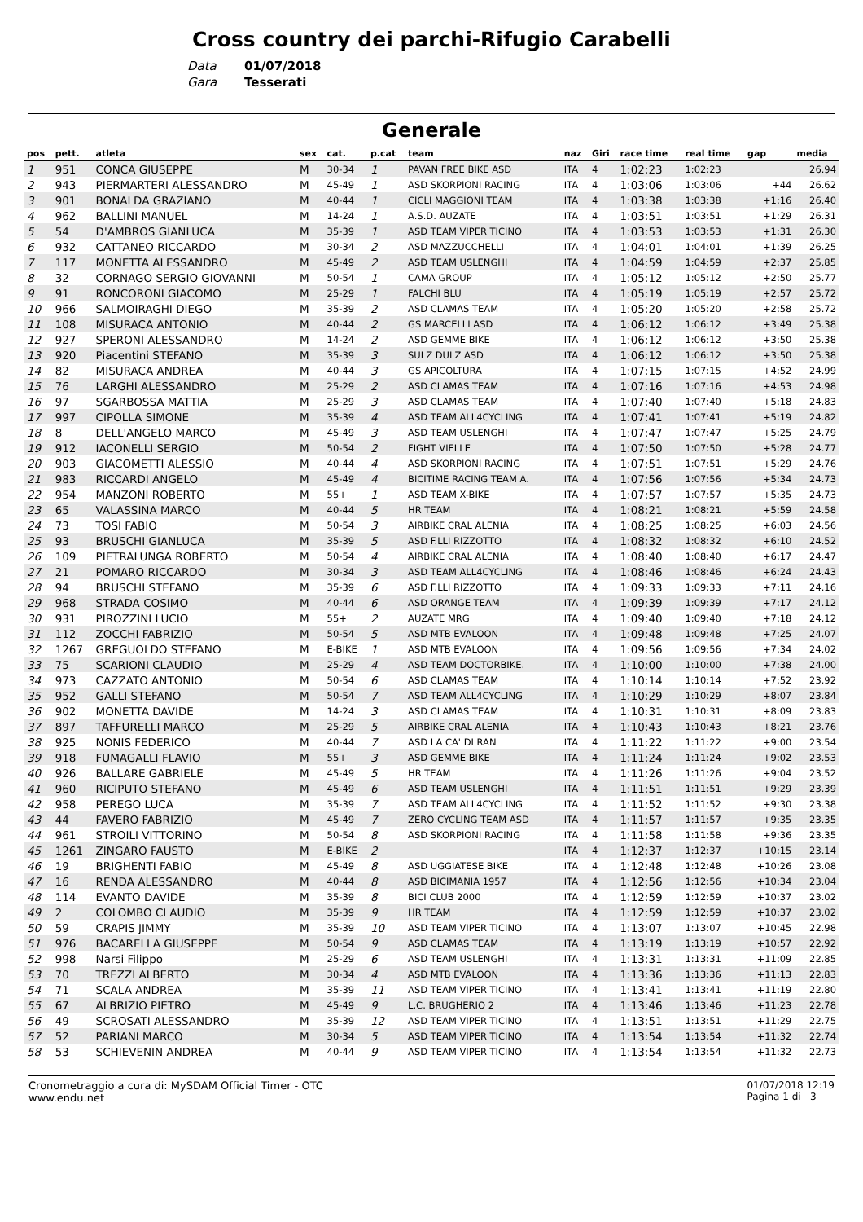Cross country dei parchi-Rifugio Carabelli
Data 01/07/2018
Gara Tesserati
Generale
| pos | pett. | atleta | sex | cat. | p.cat | team | naz | Giri | race time | real time | gap | media |
| --- | --- | --- | --- | --- | --- | --- | --- | --- | --- | --- | --- | --- |
| 1 | 951 | CONCA GIUSEPPE | M | 30-34 | 1 | PAVAN FREE BIKE ASD | ITA | 4 | 1:02:23 | 1:02:23 | | 26.94 |
| 2 | 943 | PIERMARTERI ALESSANDRO | M | 45-49 | 1 | ASD SKORPIONI RACING | ITA | 4 | 1:03:06 | 1:03:06 | +44 | 26.62 |
| 3 | 901 | BONALDA GRAZIANO | M | 40-44 | 1 | CICLI MAGGIONI TEAM | ITA | 4 | 1:03:38 | 1:03:38 | +1:16 | 26.40 |
| 4 | 962 | BALLINI MANUEL | M | 14-24 | 1 | A.S.D. AUZATE | ITA | 4 | 1:03:51 | 1:03:51 | +1:29 | 26.31 |
| 5 | 54 | D'AMBROS GIANLUCA | M | 35-39 | 1 | ASD TEAM VIPER TICINO | ITA | 4 | 1:03:53 | 1:03:53 | +1:31 | 26.30 |
| 6 | 932 | CATTANEO RICCARDO | M | 30-34 | 2 | ASD MAZZUCCHELLI | ITA | 4 | 1:04:01 | 1:04:01 | +1:39 | 26.25 |
| 7 | 117 | MONETTA ALESSANDRO | M | 45-49 | 2 | ASD TEAM USLENGHI | ITA | 4 | 1:04:59 | 1:04:59 | +2:37 | 25.85 |
| 8 | 32 | CORNAGO SERGIO GIOVANNI | M | 50-54 | 1 | CAMA GROUP | ITA | 4 | 1:05:12 | 1:05:12 | +2:50 | 25.77 |
| 9 | 91 | RONCORONI GIACOMO | M | 25-29 | 1 | FALCHI BLU | ITA | 4 | 1:05:19 | 1:05:19 | +2:57 | 25.72 |
| 10 | 966 | SALMOIRAGHI DIEGO | M | 35-39 | 2 | ASD CLAMAS TEAM | ITA | 4 | 1:05:20 | 1:05:20 | +2:58 | 25.72 |
| 11 | 108 | MISURACA ANTONIO | M | 40-44 | 2 | GS MARCELLI ASD | ITA | 4 | 1:06:12 | 1:06:12 | +3:49 | 25.38 |
| 12 | 927 | SPERONI ALESSANDRO | M | 14-24 | 2 | ASD GEMME BIKE | ITA | 4 | 1:06:12 | 1:06:12 | +3:50 | 25.38 |
| 13 | 920 | Piacentini STEFANO | M | 35-39 | 3 | SULZ DULZ ASD | ITA | 4 | 1:06:12 | 1:06:12 | +3:50 | 25.38 |
| 14 | 82 | MISURACA ANDREA | M | 40-44 | 3 | GS APICOLTURA | ITA | 4 | 1:07:15 | 1:07:15 | +4:52 | 24.99 |
| 15 | 76 | LARGHI ALESSANDRO | M | 25-29 | 2 | ASD CLAMAS TEAM | ITA | 4 | 1:07:16 | 1:07:16 | +4:53 | 24.98 |
| 16 | 97 | SGARBOSSA MATTIA | M | 25-29 | 3 | ASD CLAMAS TEAM | ITA | 4 | 1:07:40 | 1:07:40 | +5:18 | 24.83 |
| 17 | 997 | CIPOLLA SIMONE | M | 35-39 | 4 | ASD TEAM ALL4CYCLING | ITA | 4 | 1:07:41 | 1:07:41 | +5:19 | 24.82 |
| 18 | 8 | DELL'ANGELO MARCO | M | 45-49 | 3 | ASD TEAM USLENGHI | ITA | 4 | 1:07:47 | 1:07:47 | +5:25 | 24.79 |
| 19 | 912 | IACONELLI SERGIO | M | 50-54 | 2 | FIGHT VIELLE | ITA | 4 | 1:07:50 | 1:07:50 | +5:28 | 24.77 |
| 20 | 903 | GIACOMETTI ALESSIO | M | 40-44 | 4 | ASD SKORPIONI RACING | ITA | 4 | 1:07:51 | 1:07:51 | +5:29 | 24.76 |
| 21 | 983 | RICCARDI ANGELO | M | 45-49 | 4 | BICITIME RACING TEAM A. | ITA | 4 | 1:07:56 | 1:07:56 | +5:34 | 24.73 |
| 22 | 954 | MANZONI ROBERTO | M | 55+ | 1 | ASD TEAM X-BIKE | ITA | 4 | 1:07:57 | 1:07:57 | +5:35 | 24.73 |
| 23 | 65 | VALASSINA MARCO | M | 40-44 | 5 | HR TEAM | ITA | 4 | 1:08:21 | 1:08:21 | +5:59 | 24.58 |
| 24 | 73 | TOSI FABIO | M | 50-54 | 3 | AIRBIKE CRAL ALENIA | ITA | 4 | 1:08:25 | 1:08:25 | +6:03 | 24.56 |
| 25 | 93 | BRUSCHI GIANLUCA | M | 35-39 | 5 | ASD F.LLI RIZZOTTO | ITA | 4 | 1:08:32 | 1:08:32 | +6:10 | 24.52 |
| 26 | 109 | PIETRALUNGA ROBERTO | M | 50-54 | 4 | AIRBIKE CRAL ALENIA | ITA | 4 | 1:08:40 | 1:08:40 | +6:17 | 24.47 |
| 27 | 21 | POMARO RICCARDO | M | 30-34 | 3 | ASD TEAM ALL4CYCLING | ITA | 4 | 1:08:46 | 1:08:46 | +6:24 | 24.43 |
| 28 | 94 | BRUSCHI STEFANO | M | 35-39 | 6 | ASD F.LLI RIZZOTTO | ITA | 4 | 1:09:33 | 1:09:33 | +7:11 | 24.16 |
| 29 | 968 | STRADA COSIMO | M | 40-44 | 6 | ASD ORANGE TEAM | ITA | 4 | 1:09:39 | 1:09:39 | +7:17 | 24.12 |
| 30 | 931 | PIROZZINI LUCIO | M | 55+ | 2 | AUZATE MRG | ITA | 4 | 1:09:40 | 1:09:40 | +7:18 | 24.12 |
| 31 | 112 | ZOCCHI FABRIZIO | M | 50-54 | 5 | ASD MTB EVALOON | ITA | 4 | 1:09:48 | 1:09:48 | +7:25 | 24.07 |
| 32 | 1267 | GREGUOLDO STEFANO | M | E-BIKE | 1 | ASD MTB EVALOON | ITA | 4 | 1:09:56 | 1:09:56 | +7:34 | 24.02 |
| 33 | 75 | SCARIONI CLAUDIO | M | 25-29 | 4 | ASD TEAM DOCTORBIKE. | ITA | 4 | 1:10:00 | 1:10:00 | +7:38 | 24.00 |
| 34 | 973 | CAZZATO ANTONIO | M | 50-54 | 6 | ASD CLAMAS TEAM | ITA | 4 | 1:10:14 | 1:10:14 | +7:52 | 23.92 |
| 35 | 952 | GALLI STEFANO | M | 50-54 | 7 | ASD TEAM ALL4CYCLING | ITA | 4 | 1:10:29 | 1:10:29 | +8:07 | 23.84 |
| 36 | 902 | MONETTA DAVIDE | M | 14-24 | 3 | ASD CLAMAS TEAM | ITA | 4 | 1:10:31 | 1:10:31 | +8:09 | 23.83 |
| 37 | 897 | TAFFURELLI MARCO | M | 25-29 | 5 | AIRBIKE CRAL ALENIA | ITA | 4 | 1:10:43 | 1:10:43 | +8:21 | 23.76 |
| 38 | 925 | NONIS FEDERICO | M | 40-44 | 7 | ASD LA CA' DI RAN | ITA | 4 | 1:11:22 | 1:11:22 | +9:00 | 23.54 |
| 39 | 918 | FUMAGALLI FLAVIO | M | 55+ | 3 | ASD GEMME BIKE | ITA | 4 | 1:11:24 | 1:11:24 | +9:02 | 23.53 |
| 40 | 926 | BALLARE GABRIELE | M | 45-49 | 5 | HR TEAM | ITA | 4 | 1:11:26 | 1:11:26 | +9:04 | 23.52 |
| 41 | 960 | RICIPUTO STEFANO | M | 45-49 | 6 | ASD TEAM USLENGHI | ITA | 4 | 1:11:51 | 1:11:51 | +9:29 | 23.39 |
| 42 | 958 | PEREGO LUCA | M | 35-39 | 7 | ASD TEAM ALL4CYCLING | ITA | 4 | 1:11:52 | 1:11:52 | +9:30 | 23.38 |
| 43 | 44 | FAVERO FABRIZIO | M | 45-49 | 7 | ZERO CYCLING TEAM ASD | ITA | 4 | 1:11:57 | 1:11:57 | +9:35 | 23.35 |
| 44 | 961 | STROILI VITTORINO | M | 50-54 | 8 | ASD SKORPIONI RACING | ITA | 4 | 1:11:58 | 1:11:58 | +9:36 | 23.35 |
| 45 | 1261 | ZINGARO FAUSTO | M | E-BIKE | 2 | | ITA | 4 | 1:12:37 | 1:12:37 | +10:15 | 23.14 |
| 46 | 19 | BRIGHENTI FABIO | M | 45-49 | 8 | ASD UGGIATESE BIKE | ITA | 4 | 1:12:48 | 1:12:48 | +10:26 | 23.08 |
| 47 | 16 | RENDA ALESSANDRO | M | 40-44 | 8 | ASD BICIMANIA 1957 | ITA | 4 | 1:12:56 | 1:12:56 | +10:34 | 23.04 |
| 48 | 114 | EVANTO DAVIDE | M | 35-39 | 8 | BICI CLUB 2000 | ITA | 4 | 1:12:59 | 1:12:59 | +10:37 | 23.02 |
| 49 | 2 | COLOMBO CLAUDIO | M | 35-39 | 9 | HR TEAM | ITA | 4 | 1:12:59 | 1:12:59 | +10:37 | 23.02 |
| 50 | 59 | CRAPIS JIMMY | M | 35-39 | 10 | ASD TEAM VIPER TICINO | ITA | 4 | 1:13:07 | 1:13:07 | +10:45 | 22.98 |
| 51 | 976 | BACARELLA GIUSEPPE | M | 50-54 | 9 | ASD CLAMAS TEAM | ITA | 4 | 1:13:19 | 1:13:19 | +10:57 | 22.92 |
| 52 | 998 | Narsi Filippo | M | 25-29 | 6 | ASD TEAM USLENGHI | ITA | 4 | 1:13:31 | 1:13:31 | +11:09 | 22.85 |
| 53 | 70 | TREZZI ALBERTO | M | 30-34 | 4 | ASD MTB EVALOON | ITA | 4 | 1:13:36 | 1:13:36 | +11:13 | 22.83 |
| 54 | 71 | SCALA ANDREA | M | 35-39 | 11 | ASD TEAM VIPER TICINO | ITA | 4 | 1:13:41 | 1:13:41 | +11:19 | 22.80 |
| 55 | 67 | ALBRIZIO PIETRO | M | 45-49 | 9 | L.C. BRUGHERIO 2 | ITA | 4 | 1:13:46 | 1:13:46 | +11:23 | 22.78 |
| 56 | 49 | SCROSATI ALESSANDRO | M | 35-39 | 12 | ASD TEAM VIPER TICINO | ITA | 4 | 1:13:51 | 1:13:51 | +11:29 | 22.75 |
| 57 | 52 | PARIANI MARCO | M | 30-34 | 5 | ASD TEAM VIPER TICINO | ITA | 4 | 1:13:54 | 1:13:54 | +11:32 | 22.74 |
| 58 | 53 | SCHIEVENIN ANDREA | M | 40-44 | 9 | ASD TEAM VIPER TICINO | ITA | 4 | 1:13:54 | 1:13:54 | +11:32 | 22.73 |
Cronometraggio a cura di: MySDAM Official Timer - OTC
www.endu.net
01/07/2018 12:19
Pagina 1 di 3